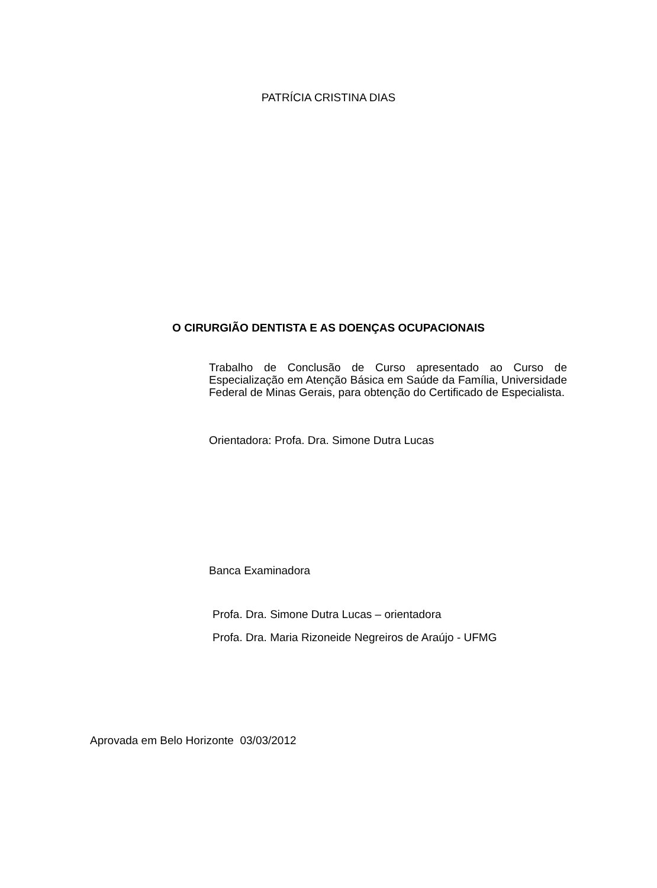PATRÍCIA CRISTINA DIAS
O CIRURGIÃO DENTISTA E AS DOENÇAS OCUPACIONAIS
Trabalho de Conclusão de Curso apresentado ao Curso de Especialização em Atenção Básica em Saúde da Família, Universidade Federal de Minas Gerais, para obtenção do Certificado de Especialista.
Orientadora: Profa. Dra. Simone Dutra Lucas
Banca Examinadora
Profa. Dra. Simone Dutra Lucas – orientadora
Profa. Dra. Maria Rizoneide Negreiros de Araújo - UFMG
Aprovada em Belo Horizonte 03/03/2012